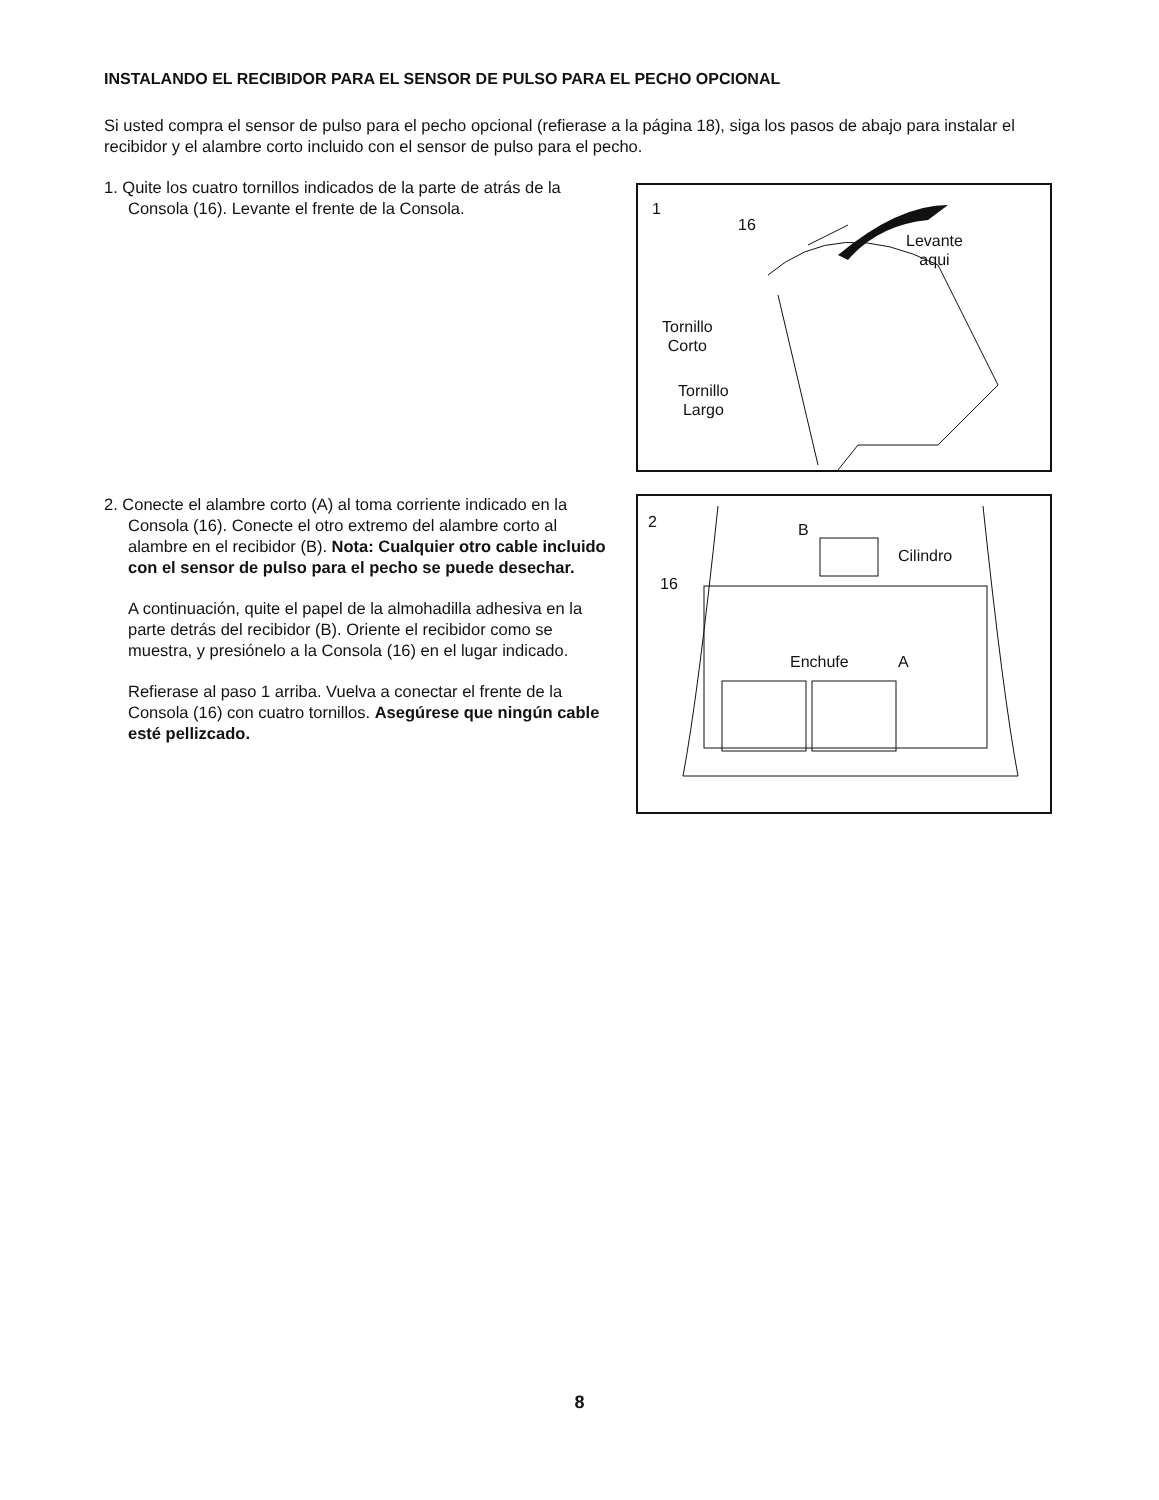INSTALANDO EL RECIBIDOR PARA EL SENSOR DE PULSO PARA EL PECHO OPCIONAL
Si usted compra el sensor de pulso para el pecho opcional (refierase a la página 18), siga los pasos de abajo para instalar el recibidor y el alambre corto incluido con el sensor de pulso para el pecho.
1. Quite los cuatro tornillos indicados de la parte de atrás de la Consola (16). Levante el frente de la Consola.
1
16
Levante
aqui
Tornillo
Corto
Tornillo
Largo
2. Conecte el alambre corto (A) al toma corriente indicado en la Consola (16). Conecte el otro extremo del alambre corto al alambre en el recibidor (B). Nota: Cualquier otro cable incluido con el sensor de pulso para el pecho se puede desechar.
A continuación, quite el papel de la almohadilla adhesiva en la parte detrás del recibidor (B). Oriente el recibidor como se muestra, y presiónelo a la Consola (16) en el lugar indicado.
Refierase al paso 1 arriba. Vuelva a conectar el frente de la Consola (16) con cuatro tornillos. Asegúrese que ningún cable esté pellizcado.
2 B
Cilindro
16
Enchufe A
8